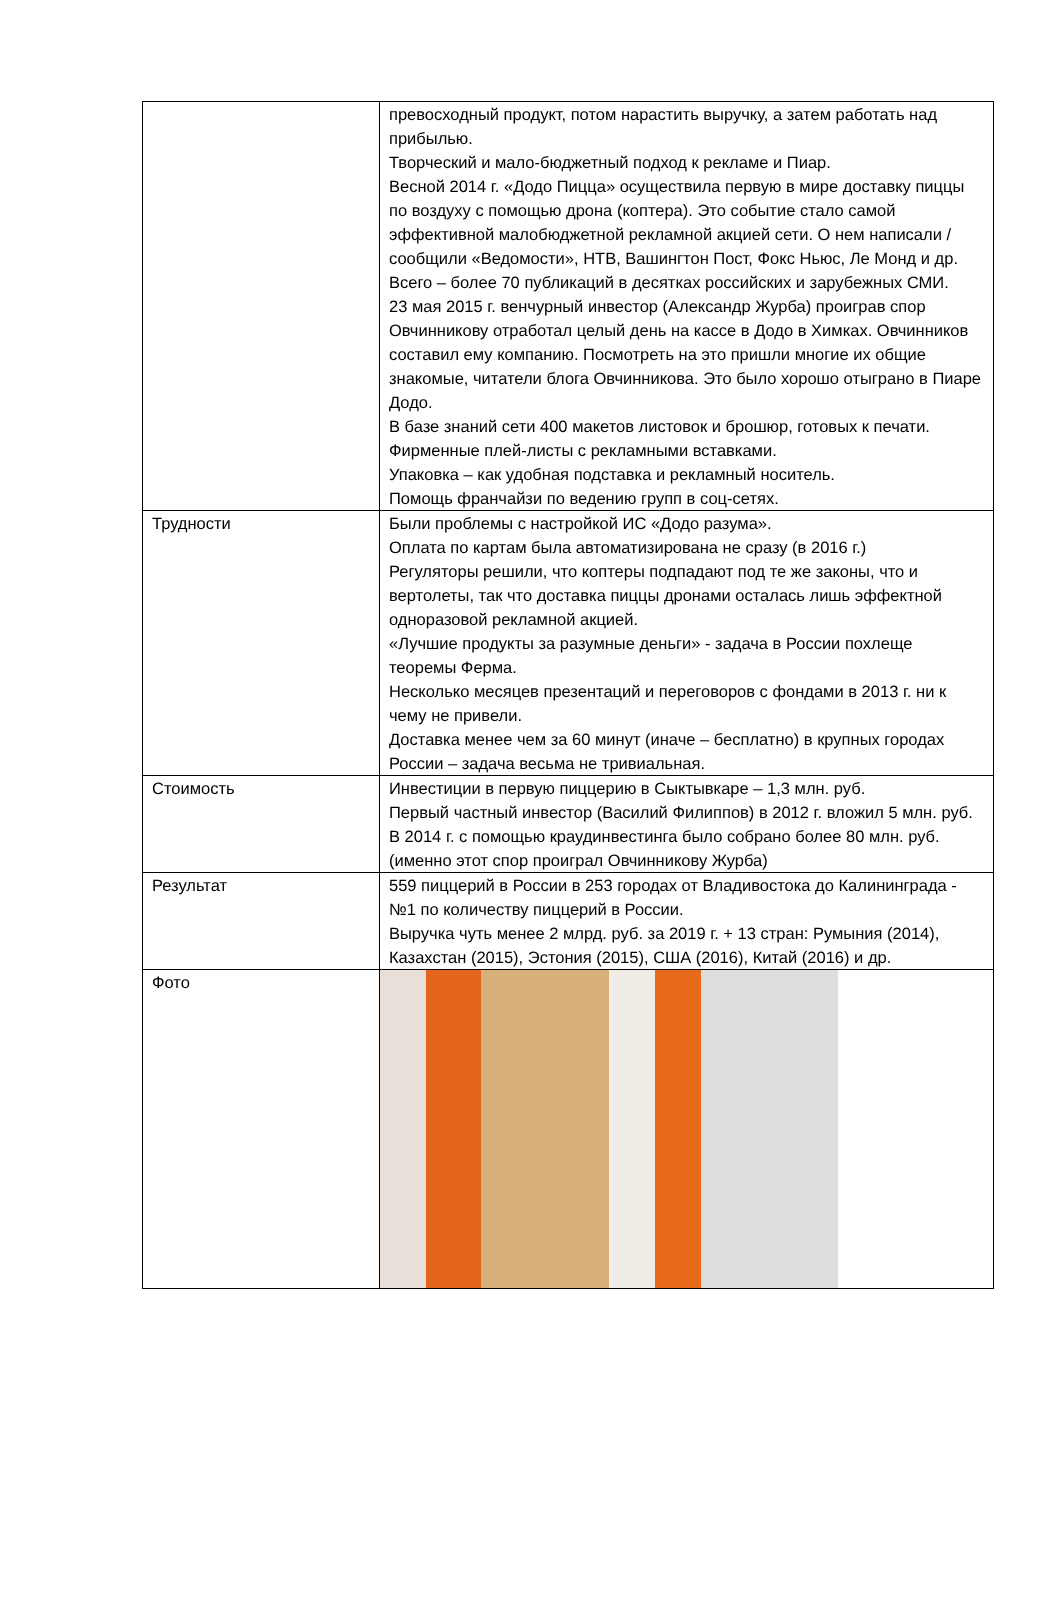| | превосходный продукт, потом нарастить выручку, а затем работать над прибылью. Творческий и мало-бюджетный подход к рекламе и Пиар. Весной 2014 г. «Додо Пицца» осуществила первую в мире доставку пиццы по воздуху с помощью дрона (коптера). Это событие стало самой эффективной малобюджетной рекламной акцией сети. О нем написали / сообщили «Ведомости», НТВ, Вашингтон Пост, Фокс Ньюс, Ле Монд и др. Всего – более 70 публикаций в десятках российских и зарубежных СМИ. 23 мая 2015 г. венчурный инвестор (Александр Журба) проиграв спор Овчинникову отработал целый день на кассе в Додо в Химках. Овчинников составил ему компанию. Посмотреть на это пришли многие их общие знакомые, читатели блога Овчинникова. Это было хорошо отыграно в Пиаре Додо. В базе знаний сети 400 макетов листовок и брошюр, готовых к печати. Фирменные плей-листы с рекламными вставками. Упаковка – как удобная подставка и рекламный носитель. Помощь франчайзи по ведению групп в соц-сетях. |
| Трудности | Были проблемы с настройкой ИС «Додо разума». Оплата по картам была автоматизирована не сразу (в 2016 г.) Регуляторы решили, что коптеры подпадают под те же законы, что и вертолеты, так что доставка пиццы дронами осталась лишь эффектной одноразовой рекламной акцией. «Лучшие продукты за разумные деньги» - задача в России похлеще теоремы Ферма. Несколько месяцев презентаций и переговоров с фондами в 2013 г. ни к чему не привели. Доставка менее чем за 60 минут (иначе – бесплатно) в крупных городах России – задача весьма не тривиальная. |
| Стоимость | Инвестиции в первую пиццерию в Сыктывкаре – 1,3 млн. руб. Первый частный инвестор (Василий Филиппов) в 2012 г. вложил 5 млн. руб. В 2014 г. с помощью краудинвестинга было собрано более 80 млн. руб. (именно этот спор проиграл Овчинникову Журба) |
| Результат | 559 пиццерий в России в 253 городах от Владивостока до Калининграда - №1 по количеству пиццерий в России. Выручка чуть менее 2 млрд. руб. за 2019 г. + 13 стран: Румыния (2014), Казахстан (2015), Эстония (2015), США (2016), Китай (2016) и др. |
| Фото | |